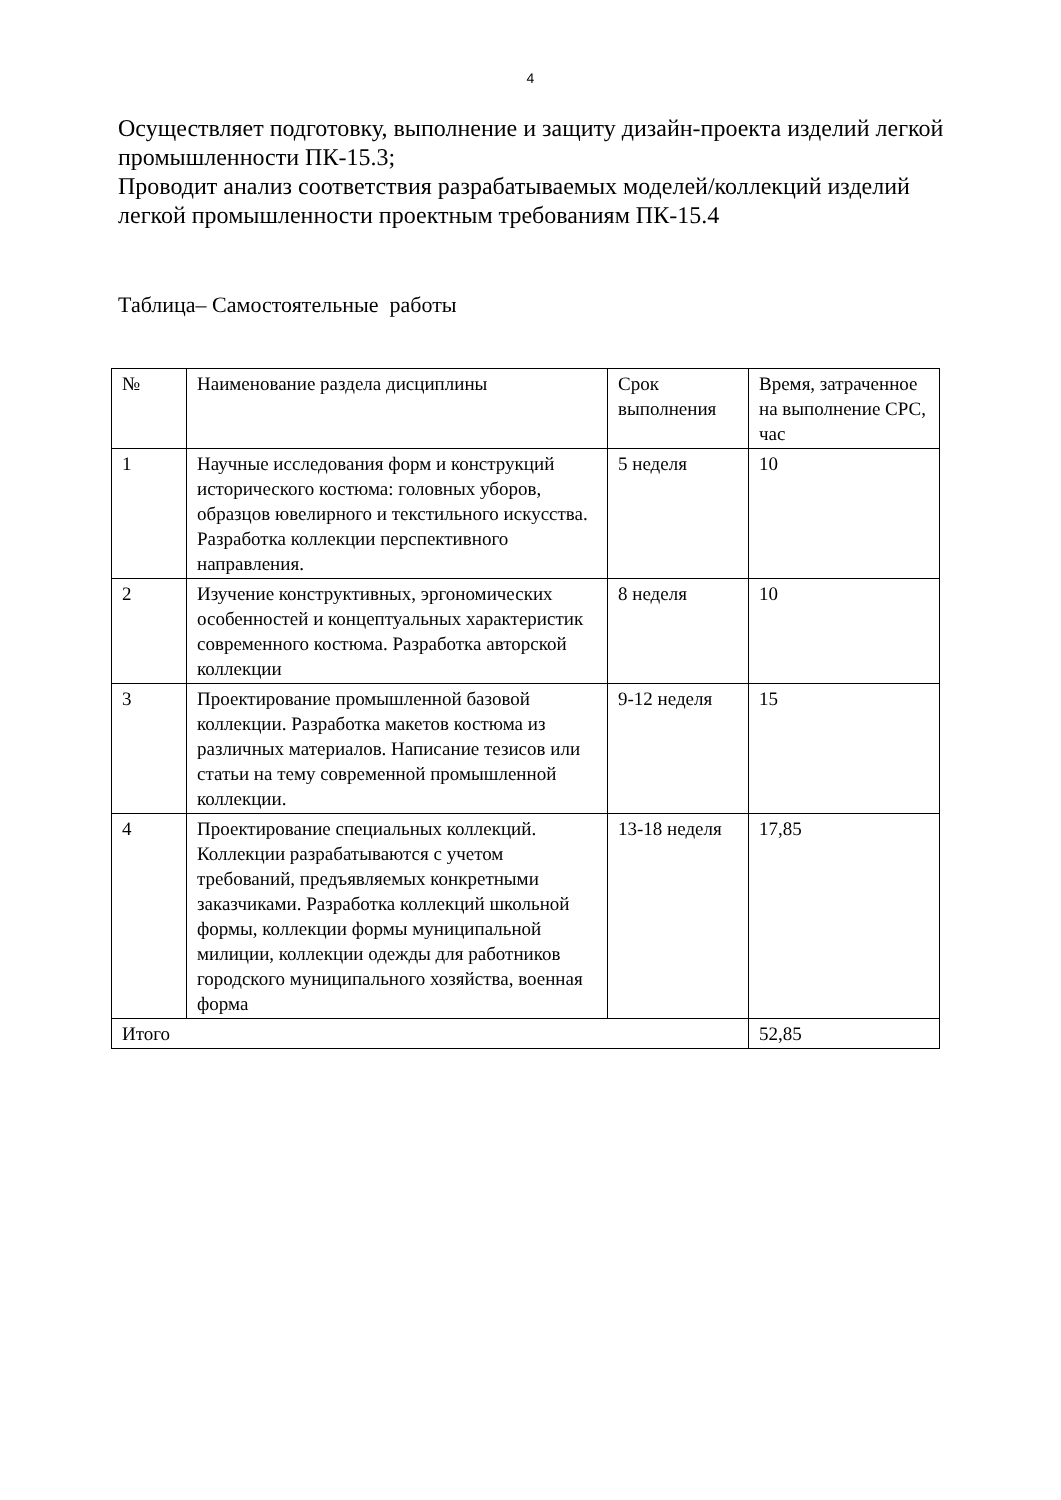4
Осуществляет подготовку, выполнение и защиту дизайн-проекта изделий легкой промышленности ПК-15.3;
Проводит анализ соответствия разрабатываемых моделей/коллекций изделий легкой промышленности проектным требованиям ПК-15.4
Таблица– Самостоятельные работы
| № | Наименование раздела дисциплины | Срок выполнения | Время, затраченное на выполнение СРС, час |
| 1 | Научные исследования форм и конструкций исторического костюма: головных уборов, образцов ювелирного и текстильного искусства. Разработка коллекции перспективного направления. | 5 неделя | 10 |
| 2 | Изучение конструктивных, эргономических особенностей и концептуальных характеристик современного костюма. Разработка авторской коллекции | 8 неделя | 10 |
| 3 | Проектирование промышленной базовой коллекции. Разработка макетов костюма из различных материалов. Написание тезисов или статьи на тему современной промышленной коллекции. | 9-12 неделя | 15 |
| 4 | Проектирование специальных коллекций. Коллекции разрабатываются с учетом требований, предъявляемых конкретными заказчиками. Разработка коллекций школьной формы, коллекции формы муниципальной милиции, коллекции одежды для работников городского муниципального хозяйства, военная форма | 13-18 неделя | 17,85 |
| Итого | | | 52,85 |